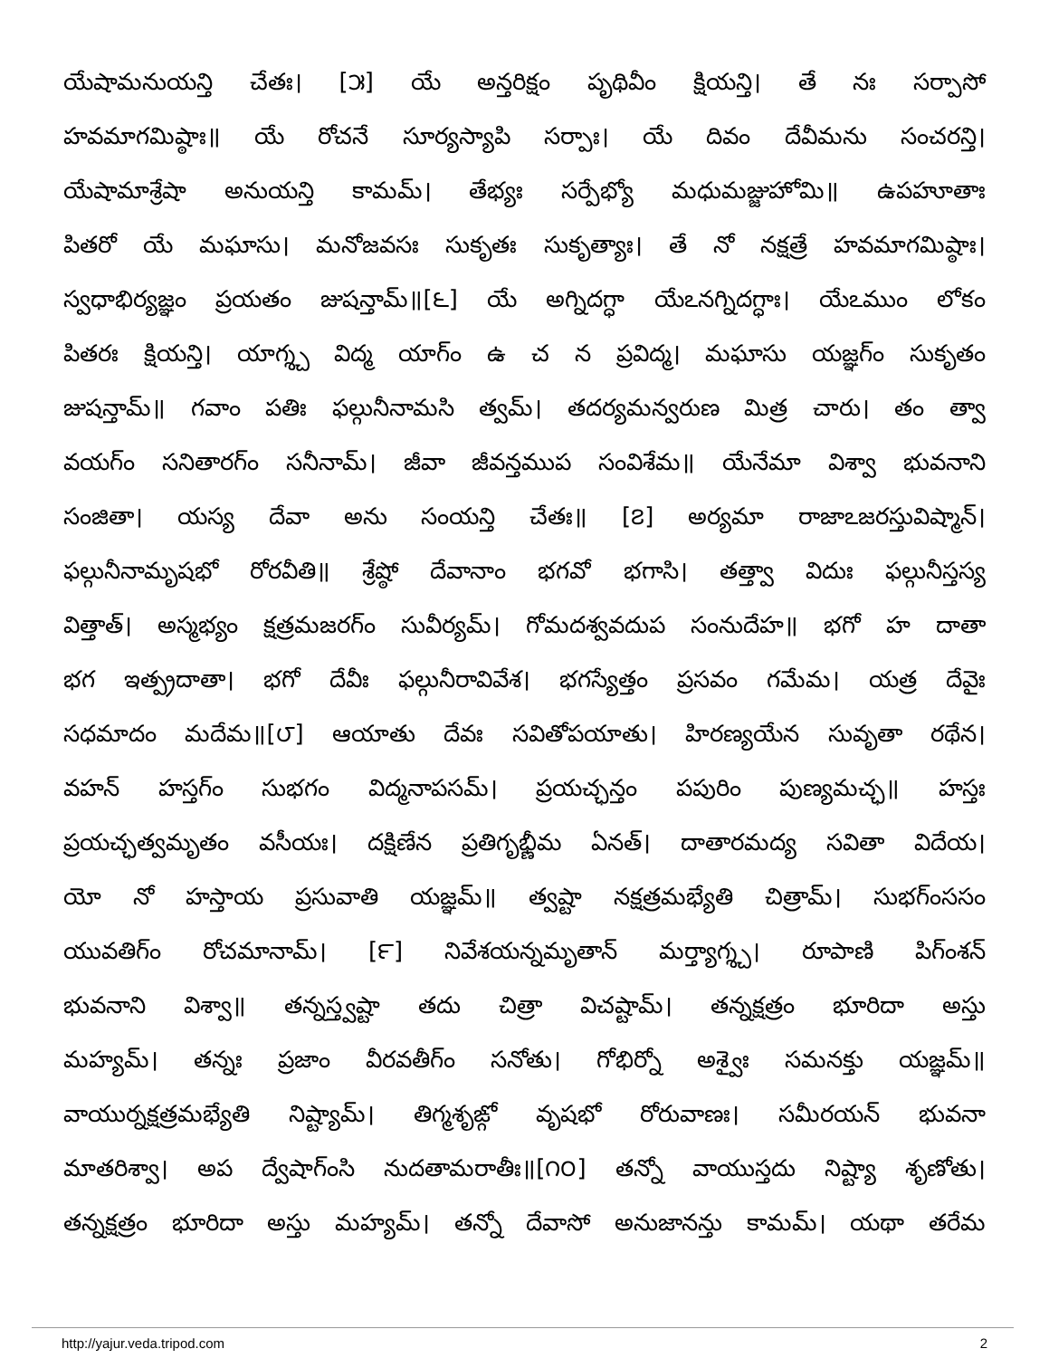యేషామనుయన్తి చేతః। [౫] యే అన్తరిక్షం పృథివీం క్షియన్తి। తే నః సర్పాసో
హవమాగమిష్ఠాః॥ యే రోచనే సూర్యస్యాపి సర్పాః। యే దివం దేవీమను సంచరన్తి।
యేషామాశ్రేషా అనుయన్తి కామమ్। తేభ్యః సర్పేభ్యో మధుమజ్జుహోమి॥ ఉపహూతాః
పితరో యే మఘాసు। మనోజవసః సుకృతః సుకృత్యాః। తే నో నక్షత్రే హవమాగమిష్ఠాః।
స్వధాభిర్యజ్ఞం ప్రయతం జుషన్తామ్॥[౬] యే అగ్నిదగ్ధా యేఽనగ్నిదగ్ధాః। యేఽముం లోకం
పితరః క్షియన్తి। యాగ్శ్చ విద్మ యాగ్ం ఉ చ న ప్రవిద్మ। మఘాసు యజ్ఞగ్ం సుకృతం
జుషన్తామ్॥ గవాం పతిః ఫల్గునీనామసి త్వమ్। తదర్యమన్వరుణ మిత్ర చారు। తం త్వా
వయగ్ం సనితారగ్ం సనీనామ్। జీవా జీవన్తముప సంవిశేమ॥ యేనేమా విశ్వా భువనాని
సంజితా। యస్య దేవా అను సంయన్తి చేతః॥ [౭] అర్యమా రాజాఽజరస్తువిష్మాన్।
ఫల్గునీనామృషభో రోరవీతి॥ శ్రేష్ఠో దేవానాం భగవో భగాసి। తత్త్వా విదుః ఫల్గునీస్తస్య
విత్తాత్। అస్మభ్యం క్షత్రమజరగ్ం సువీర్యమ్। గోమదశ్వవదుప సంనుదేహ॥ భగో హ దాతా
భగ ఇత్ప్రదాతా। భగో దేవీః ఫల్గునీరావివేశ। భగస్యేత్తం ప్రసవం గమేమ। యత్ర దేవైః
సధమాదం మదేమ॥[౮] ఆయాతు దేవః సవితోపయాతు। హిరణ్యయేన సువృతా రథేన।
వహన్ హస్తగ్ం సుభగం విద్మనాపసమ్। ప్రయచ్ఛన్తం పపురిం పుణ్యమచ్ఛ॥ హస్తః
ప్రయచ్ఛత్వమృతం వసీయః। దక్షిణేన ప్రతిగృభ్ణీమ ఏనత్। దాతారమద్య సవితా విదేయ।
యో నో హస్తాయ ప్రసువాతి యజ్ఞమ్॥ త్వష్టా నక్షత్రమభ్యేతి చిత్రామ్। సుభగ్ంససం
యువతిగ్ం రోచమానామ్। [౯] నివేశయన్నమృతాన్ మర్త్యాగ్శ్చ। రూపాణి పిగ్ంశన్
భువనాని విశ్వా॥ తన్నస్త్వష్టా తదు చిత్రా విచష్టామ్। తన్నక్షత్రం భూరిదా అస్తు
మహ్యమ్। తన్నః ప్రజాం వీరవతీగ్ం సనోతు। గోభిర్నో అశ్వైః సమనక్తు యజ్ఞమ్॥
వాయుర్నక్షత్రమభ్యేతి నిష్ట్యామ్। తిగ్మశృఙ్గో వృషభో రోరువాణః। సమీరయన్ భువనా
మాతరిశ్వా। అప ద్వేషాగ్ంసి నుదతామరాతీః॥[౧౦] తన్నో వాయుస్తదు నిష్ట్యా శృణోతు।
తన్నక్షత్రం భూరిదా అస్తు మహ్యమ్। తన్నో దేవాసో అనుజానన్తు కామమ్। యథా తరేమ
http://yajur.veda.tripod.com 2